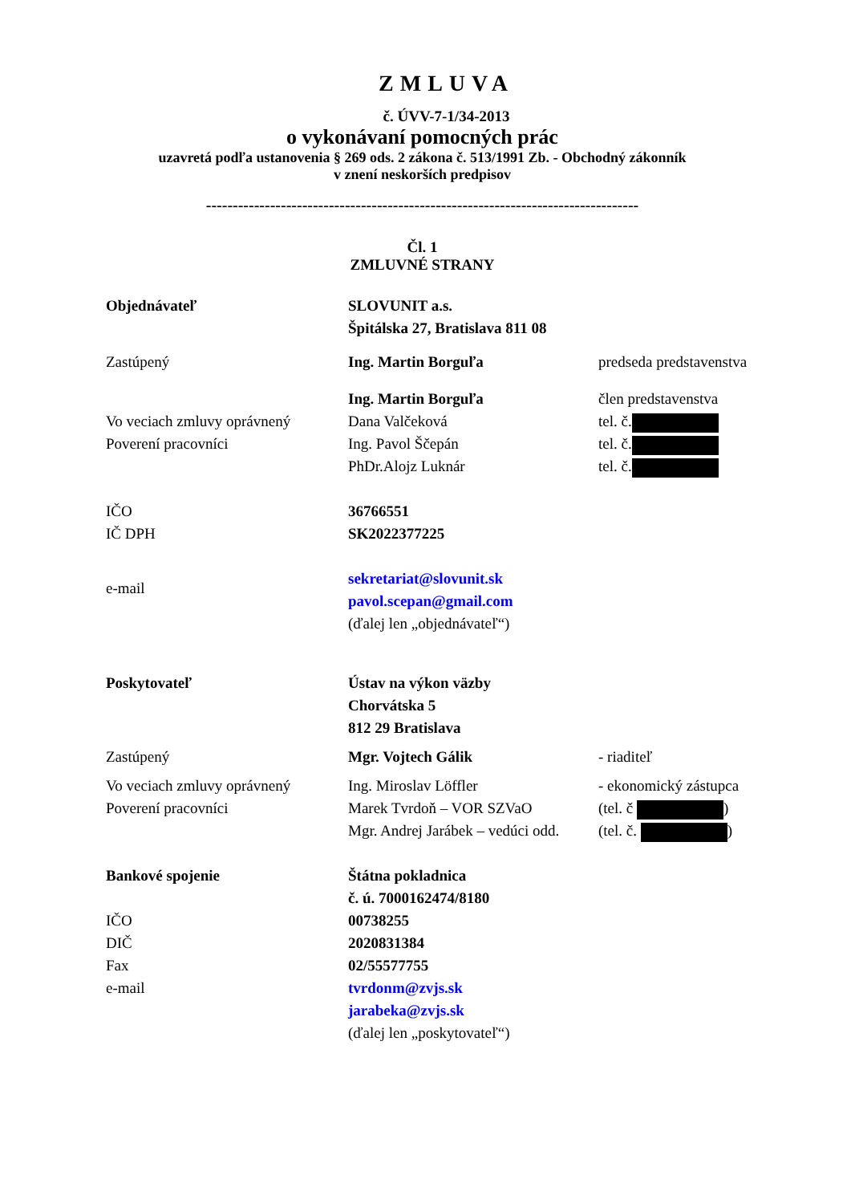ZMLUVA
č. ÚVV-7-1/34-2013
o vykonávaní pomocných prác
uzavretá podľa ustanovenia § 269 ods. 2 zákona č. 513/1991 Zb. - Obchodný zákonník
v znení neskorších predpisov
---------------------------------------------------------------------------------
Čl. 1
ZMLUVNÉ STRANY
Objednávateľ SLOVUNIT a.s.
Špitálska 27, Bratislava 811 08
Zastúpený Ing. Martin Borguľa predseda predstavenstva
Ing. Martin Borguľa člen predstavenstva
Vo veciach zmluvy oprávnený
Poverení pracovníci
Dana Valčeková
Ing. Pavol Ščepán
PhDr.Alojz Luknár
tel. č.
tel. č.
tel. č.
IČO
IČ DPH
36766551
SK2022377225
e-mail
sekretariat@slovunit.sk
pavol.scepan@gmail.com
(ďalej len „objednávateľ“)
Poskytovateľ Ústav na výkon väzby
Chorvátska 5
812 29 Bratislava
Zastúpený Mgr. Vojtech Gálik - riaditeľ
Vo veciach zmluvy oprávnený
Poverení pracovníci
Ing. Miroslav Löffler
Marek Tvrdoň – VOR SZVaO
Mgr. Andrej Jarábek – vedúci odd.
- ekonomický zástupca
(tel. č )
(tel. č. )
Bankové spojenie
IČO
DIČ
Fax
e-mail
Štátna pokladnica
č. ú. 7000162474/8180
00738255
2020831384
02/55577755
tvrdonm@zvjs.sk
jarabeka@zvjs.sk
(ďalej len „poskytovateľ“)